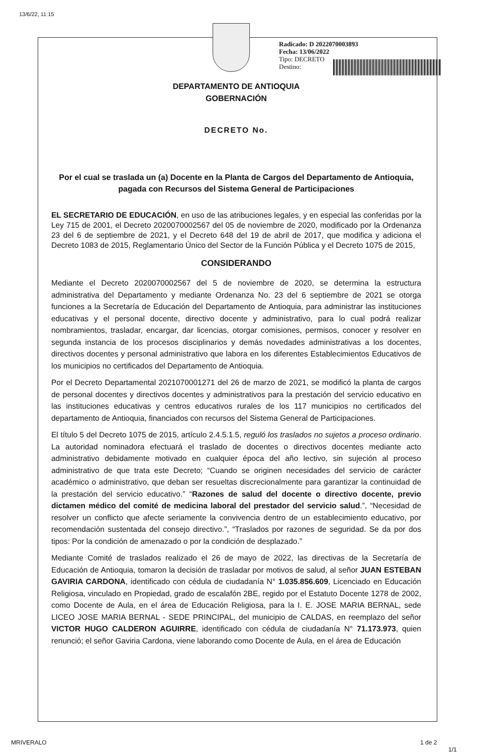13/6/22, 11:15
Radicado: D 2022070003893
Fecha: 13/06/2022
Tipo: DECRETO
Destino:
DEPARTAMENTO DE ANTIOQUIA
GOBERNACIÓN
DECRETO No.
Por el cual se traslada un (a) Docente en la Planta de Cargos del Departamento de Antioquia, pagada con Recursos del Sistema General de Participaciones
EL SECRETARIO DE EDUCACIÓN, en uso de las atribuciones legales, y en especial las conferidas por la Ley 715 de 2001, el Decreto 2020070002567 del 05 de noviembre de 2020, modificado por la Ordenanza 23 del 6 de septiembre de 2021, y el Decreto 648 del 19 de abril de 2017, que modifica y adiciona el Decreto 1083 de 2015, Reglamentario Único del Sector de la Función Pública y el Decreto 1075 de 2015,
CONSIDERANDO
Mediante el Decreto 2020070002567 del 5 de noviembre de 2020, se determina la estructura administrativa del Departamento y mediante Ordenanza No. 23 del 6 septiembre de 2021 se otorga funciones a la Secretaría de Educación del Departamento de Antioquia, para administrar las instituciones educativas y el personal docente, directivo docente y administrativo, para lo cual podrá realizar nombramientos, trasladar, encargar, dar licencias, otorgar comisiones, permisos, conocer y resolver en segunda instancia de los procesos disciplinarios y demás novedades administrativas a los docentes, directivos docentes y personal administrativo que labora en los diferentes Establecimientos Educativos de los municipios no certificados del Departamento de Antioquia.
Por el Decreto Departamental 2021070001271 del 26 de marzo de 2021, se modificó la planta de cargos de personal docentes y directivos docentes y administrativos para la prestación del servicio educativo en las instituciones educativas y centros educativos rurales de los 117 municipios no certificados del departamento de Antioquia, financiados con recursos del Sistema General de Participaciones.
El título 5 del Decreto 1075 de 2015, artículo 2.4.5.1.5, reguló los traslados no sujetos a proceso ordinario. La autoridad nominadora efectuará el traslado de docentes o directivos docentes mediante acto administrativo debidamente motivado en cualquier época del año lectivo, sin sujeción al proceso administrativo de que trata este Decreto; “Cuando se originen necesidades del servicio de carácter académico o administrativo, que deban ser resueltas discrecionalmente para garantizar la continuidad de la prestación del servicio educativo.” “Razones de salud del docente o directivo docente, previo dictamen médico del comité de medicina laboral del prestador del servicio salud.”, “Necesidad de resolver un conflicto que afecte seriamente la convivencia dentro de un establecimiento educativo, por recomendación sustentada del consejo directivo.”, “Traslados por razones de seguridad. Se da por dos tipos: Por la condición de amenazado o por la condición de desplazado.”
Mediante Comité de traslados realizado el 26 de mayo de 2022, las directivas de la Secretaría de Educación de Antioquia, tomaron la decisión de trasladar por motivos de salud, al señor JUAN ESTEBAN GAVIRIA CARDONA, identificado con cédula de ciudadanía N° 1.035.856.609, Licenciado en Educación Religiosa, vinculado en Propiedad, grado de escalafón 2BE, regido por el Estatuto Docente 1278 de 2002, como Docente de Aula, en el área de Educación Religiosa, para la I. E. JOSE MARIA BERNAL, sede LICEO JOSE MARIA BERNAL - SEDE PRINCIPAL, del municipio de CALDAS, en reemplazo del señor VICTOR HUGO CALDERON AGUIRRE, identificado con cédula de ciudadanía N° 71.173.973, quien renunció; el señor Gaviria Cardona, viene laborando como Docente de Aula, en el área de Educación
MRIVERALO 1 de 2
1/1